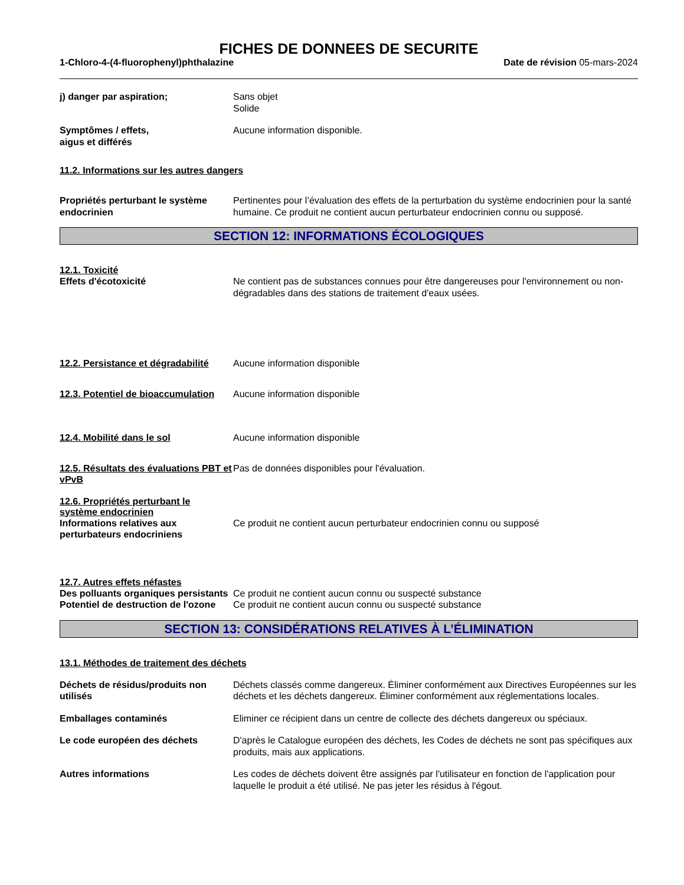FICHES DE DONNEES DE SECURITE
1-Chloro-4-(4-fluorophenyl)phthalazine
Date de révision 05-mars-2024
j) danger par aspiration; Sans objet
Solide
Symptômes / effets,
aigus et différés
Aucune information disponible.
11.2. Informations sur les autres dangers
Propriétés perturbant le système endocrinien
Pertinentes pour l’évaluation des effets de la perturbation du système endocrinien pour la santé humaine. Ce produit ne contient aucun perturbateur endocrinien connu ou supposé.
SECTION 12: INFORMATIONS ÉCOLOGIQUES
12.1. Toxicité
Effets d'écotoxicité Ne contient pas de substances connues pour être dangereuses pour l'environnement ou non-dégradables dans des stations de traitement d'eaux usées.
12.2. Persistance et dégradabilité
Aucune information disponible
12.3. Potentiel de bioaccumulation
Aucune information disponible
12.4. Mobilité dans le sol Aucune information disponible
12.5. Résultats des évaluations PBT et vPvB
Pas de données disponibles pour l'évaluation.
12.6. Propriétés perturbant le système endocrinien
Informations relatives aux perturbateurs endocriniens
Ce produit ne contient aucun perturbateur endocrinien connu ou supposé
12.7. Autres effets néfastes
Des polluants organiques persistants
Ce produit ne contient aucun connu ou suspecté substance
Potentiel de destruction de l'ozone
Ce produit ne contient aucun connu ou suspecté substance
SECTION 13: CONSIDÉRATIONS RELATIVES À L’ÉLIMINATION
13.1. Méthodes de traitement des déchets
Déchets de résidus/produits non utilisés
Déchets classés comme dangereux. Éliminer conformément aux Directives Européennes sur les déchets et les déchets dangereux. Éliminer conformément aux réglementations locales.
Emballages contaminés Eliminer ce récipient dans un centre de collecte des déchets dangereux ou spéciaux.
Le code européen des déchets D'après le Catalogue européen des déchets, les Codes de déchets ne sont pas spécifiques aux produits, mais aux applications.
Autres informations Les codes de déchets doivent être assignés par l'utilisateur en fonction de l'application pour laquelle le produit a été utilisé. Ne pas jeter les résidus à l'égout.